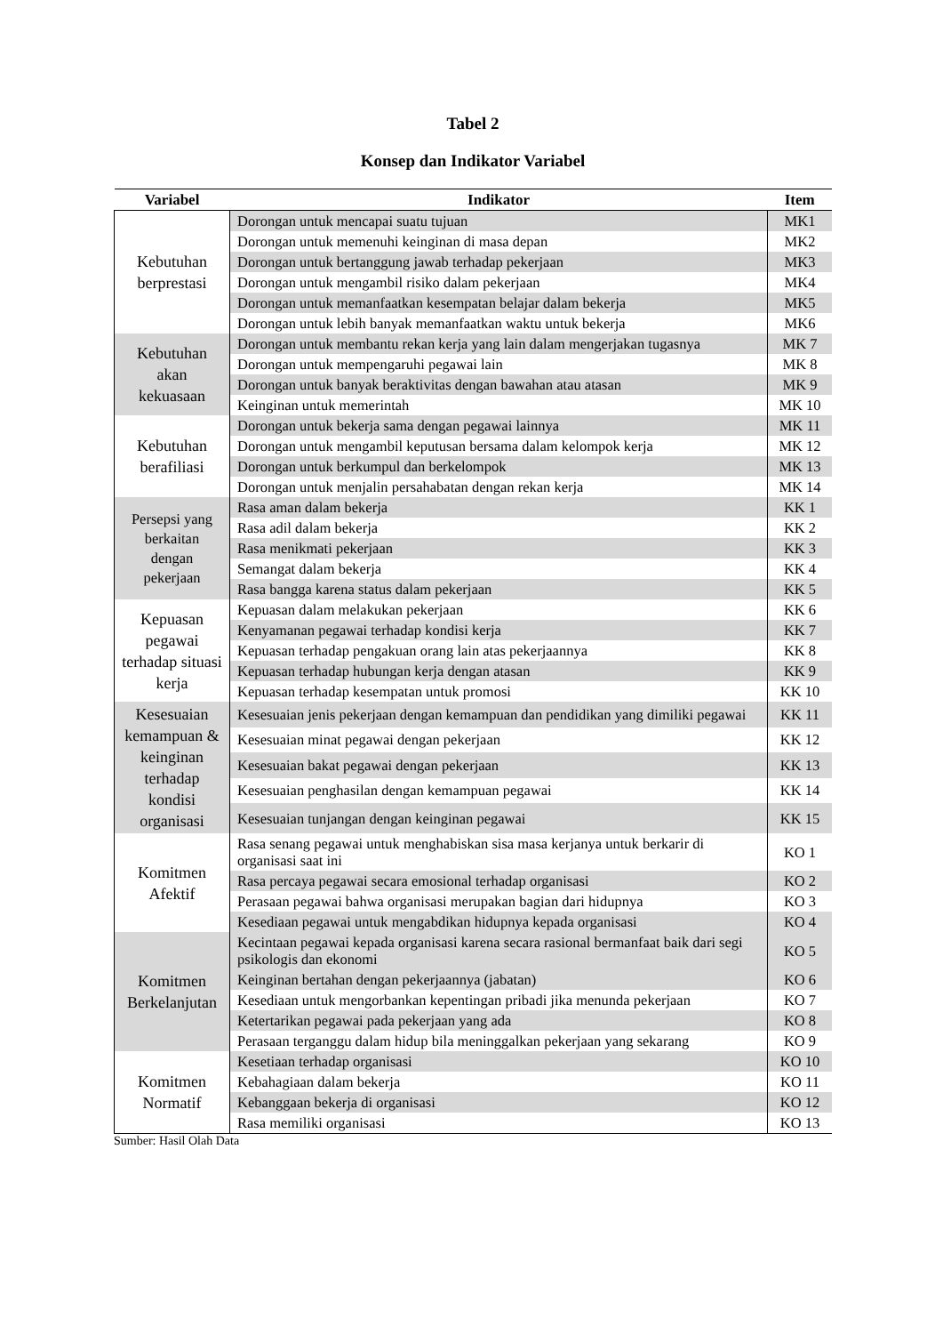Tabel 2
Konsep dan Indikator Variabel
| Variabel | Indikator | Item |
| --- | --- | --- |
| Kebutuhan berprestasi | Dorongan untuk mencapai suatu tujuan | MK1 |
| | Dorongan untuk memenuhi keinginan di masa depan | MK2 |
| | Dorongan untuk bertanggung jawab terhadap pekerjaan | MK3 |
| | Dorongan untuk mengambil risiko dalam pekerjaan | MK4 |
| | Dorongan untuk memanfaatkan kesempatan belajar dalam bekerja | MK5 |
| | Dorongan untuk lebih banyak memanfaatkan waktu untuk bekerja | MK6 |
| Kebutuhan akan kekuasaan | Dorongan untuk membantu rekan kerja yang lain dalam mengerjakan tugasnya | MK 7 |
| | Dorongan untuk mempengaruhi pegawai lain | MK 8 |
| | Dorongan untuk banyak beraktivitas dengan bawahan atau atasan | MK 9 |
| | Keinginan untuk memerintah | MK 10 |
| Kebutuhan berafiliasi | Dorongan untuk bekerja sama dengan pegawai lainnya | MK 11 |
| | Dorongan untuk mengambil keputusan bersama dalam kelompok kerja | MK 12 |
| | Dorongan untuk berkumpul dan berkelompok | MK 13 |
| | Dorongan untuk menjalin persahabatan dengan rekan kerja | MK 14 |
| Persepsi yang berkaitan dengan pekerjaan | Rasa aman dalam bekerja | KK 1 |
| | Rasa adil dalam bekerja | KK 2 |
| | Rasa menikmati pekerjaan | KK 3 |
| | Semangat dalam bekerja | KK 4 |
| | Rasa bangga karena status dalam pekerjaan | KK 5 |
| Kepuasan pegawai terhadap situasi kerja | Kepuasan dalam melakukan pekerjaan | KK 6 |
| | Kenyamanan pegawai terhadap kondisi kerja | KK 7 |
| | Kepuasan terhadap pengakuan orang lain atas pekerjaannya | KK 8 |
| | Kepuasan terhadap hubungan kerja dengan atasan | KK 9 |
| | Kepuasan terhadap kesempatan untuk promosi | KK 10 |
| Kesesuaian kemampuan & keinginan terhadap kondisi organisasi | Kesesuaian jenis pekerjaan dengan kemampuan dan pendidikan yang dimiliki pegawai | KK 11 |
| | Kesesuaian minat pegawai dengan pekerjaan | KK 12 |
| | Kesesuaian bakat pegawai dengan pekerjaan | KK 13 |
| | Kesesuaian penghasilan dengan kemampuan pegawai | KK 14 |
| | Kesesuaian tunjangan dengan keinginan pegawai | KK 15 |
| Komitmen Afektif | Rasa senang pegawai untuk menghabiskan sisa masa kerjanya untuk berkarir di organisasi saat ini | KO 1 |
| | Rasa percaya pegawai secara emosional terhadap organisasi | KO 2 |
| | Perasaan pegawai bahwa organisasi merupakan bagian dari hidupnya | KO 3 |
| | Kesediaan pegawai untuk mengabdikan hidupnya kepada organisasi | KO 4 |
| Komitmen Berkelanjutan | Kecintaan pegawai kepada organisasi karena secara rasional bermanfaat baik dari segi psikologis dan ekonomi | KO 5 |
| | Keinginan bertahan dengan pekerjaannya (jabatan) | KO 6 |
| | Kesediaan untuk mengorbankan kepentingan pribadi jika menunda pekerjaan | KO 7 |
| | Ketertarikan pegawai pada pekerjaan yang ada | KO 8 |
| | Perasaan terganggu dalam hidup bila meninggalkan pekerjaan yang sekarang | KO 9 |
| Komitmen Normatif | Kesetiaan terhadap organisasi | KO 10 |
| | Kebahagiaan dalam bekerja | KO 11 |
| | Kebanggaan bekerja di organisasi | KO 12 |
| | Rasa memiliki organisasi | KO 13 |
Sumber: Hasil Olah Data